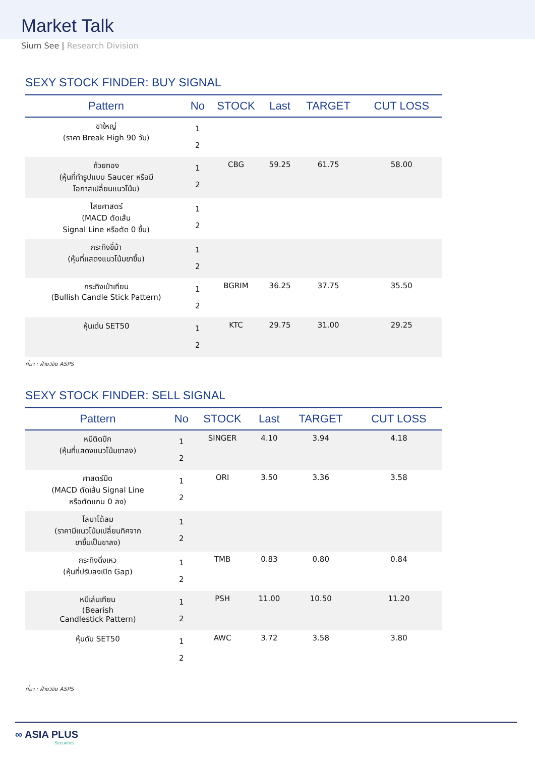Market Talk
Sium See | Research Division
SEXY STOCK FINDER: BUY SIGNAL
| Pattern | No | STOCK | Last | TARGET | CUT LOSS |
| --- | --- | --- | --- | --- | --- |
| ขาใหญ่ (ราคา Break High 90 วัน) | 1 2 | | | | |
| ถ้วยทอง (หุ้นที่ทำรูปแบบ Saucer หรือมี โอกาสเปลี่ยนแนวโน้ม) | 1 2 | CBG | 59.25 | 61.75 | 58.00 |
| ไสยศาสตร์ (MACD ตัดเส้น Signal Line หรือตัด 0 ขึ้น) | 1 2 | | | | |
| กระทิงขี่ม้า (หุ้นที่แสดงแนวโน้มขาขึ้น) | 1 2 | | | | |
| กระทิงเป่าเทียน (Bullish Candle Stick Pattern) | 1 2 | BGRIM | 36.25 | 37.75 | 35.50 |
| หุ้นเด่น SET50 | 1 2 | KTC | 29.75 | 31.00 | 29.25 |
ที่มา : ฝ่ายวิจัย ASPS
SEXY STOCK FINDER: SELL SIGNAL
| Pattern | No | STOCK | Last | TARGET | CUT LOSS |
| --- | --- | --- | --- | --- | --- |
| หมีติดปีก (หุ้นที่แสดงแนวโน้มขาลง) | 1 2 | SINGER | 4.10 | 3.94 | 4.18 |
| ศาสตร์มืด (MACD ตัดเส้น Signal Line หรือตัดแกน 0 ลง) | 1 2 | ORI | 3.50 | 3.36 | 3.58 |
| โลมาโต้ลม (ราคามีแนวโน้มเปลี่ยนทิศจาก ขาขึ้นเป็นขาลง) | 1 2 | | | | |
| กระทิงดิ่งเหว (หุ้นที่ปรับลงเปิด Gap) | 1 2 | TMB | 0.83 | 0.80 | 0.84 |
| หมีเล่นเทียน (Bearish Candlestick Pattern) | 1 2 | PSH | 11.00 | 10.50 | 11.20 |
| หุ้นดับ SET50 | 1 2 | AWC | 3.72 | 3.58 | 3.80 |
ที่มา : ฝ่ายวิจัย ASPS
∞ ASIA PLUS
Securities